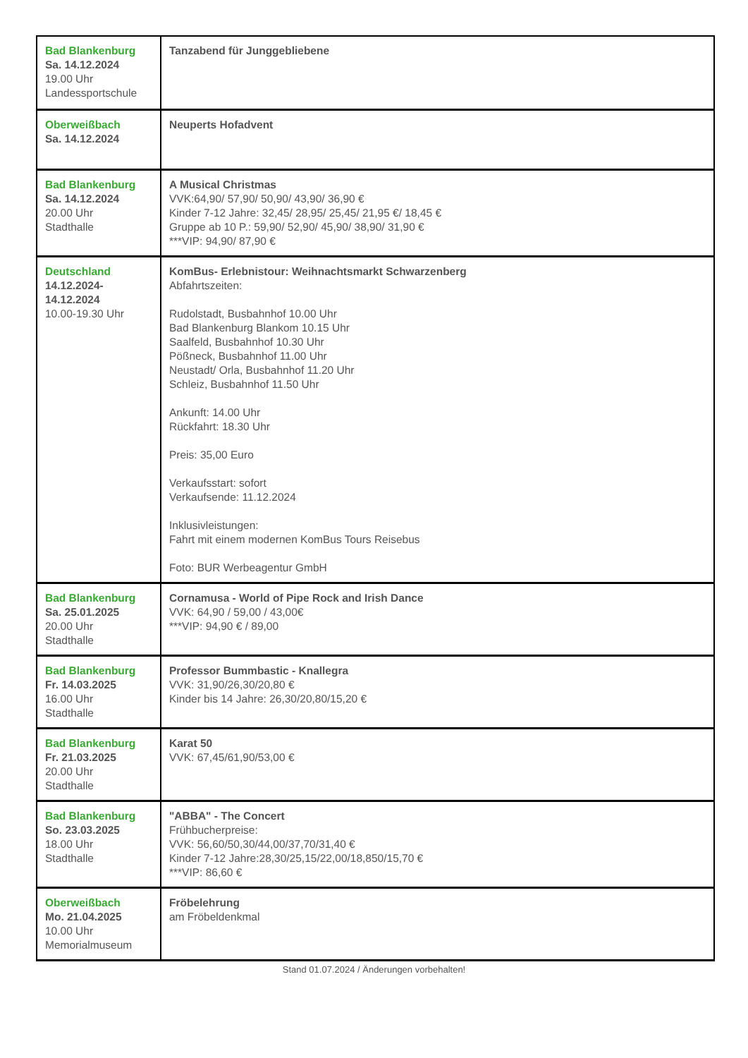| Bad Blankenburg Sa. 14.12.2024 19.00 Uhr Landessportschule | Tanzabend für Junggebliebene |
| Oberweißbach Sa. 14.12.2024 | Neuperts Hofadvent |
| Bad Blankenburg Sa. 14.12.2024 20.00 Uhr Stadthalle | A Musical Christmas VVK:64,90/ 57,90/ 50,90/ 43,90/ 36,90 € Kinder 7-12 Jahre: 32,45/ 28,95/ 25,45/ 21,95 €/ 18,45 € Gruppe ab 10 P.: 59,90/ 52,90/ 45,90/ 38,90/ 31,90 € ***VIP: 94,90/ 87,90 € |
| Deutschland 14.12.2024- 14.12.2024 10.00-19.30 Uhr | KomBus- Erlebnistour: Weihnachtsmarkt Schwarzenberg Abfahrtszeiten: Rudolstadt, Busbahnhof 10.00 Uhr Bad Blankenburg Blankom 10.15 Uhr Saalfeld, Busbahnhof 10.30 Uhr Pößneck, Busbahnhof 11.00 Uhr Neustadt/ Orla, Busbahnhof 11.20 Uhr Schleiz, Busbahnhof 11.50 Uhr Ankunft: 14.00 Uhr Rückfahrt: 18.30 Uhr Preis: 35,00 Euro Verkaufsstart: sofort Verkaufsende: 11.12.2024 Inklusivleistungen: Fahrt mit einem modernen KomBus Tours Reisebus Foto: BUR Werbeagentur GmbH |
| Bad Blankenburg Sa. 25.01.2025 20.00 Uhr Stadthalle | Cornamusa - World of Pipe Rock and Irish Dance VVK: 64,90 / 59,00 / 43,00€ ***VIP: 94,90 € / 89,00 |
| Bad Blankenburg Fr. 14.03.2025 16.00 Uhr Stadthalle | Professor Bummbastic - Knallegra VVK: 31,90/26,30/20,80 € Kinder bis 14 Jahre: 26,30/20,80/15,20 € |
| Bad Blankenburg Fr. 21.03.2025 20.00 Uhr Stadthalle | Karat 50 VVK: 67,45/61,90/53,00 € |
| Bad Blankenburg So. 23.03.2025 18.00 Uhr Stadthalle | "ABBA" - The Concert Frühbucherpreise: VVK: 56,60/50,30/44,00/37,70/31,40 € Kinder 7-12 Jahre:28,30/25,15/22,00/18,850/15,70 € ***VIP: 86,60 € |
| Oberweißbach Mo. 21.04.2025 10.00 Uhr Memorialmuseum | Fröbelehrung am Fröbeldenkmal |
Stand 01.07.2024 / Änderungen vorbehalten!